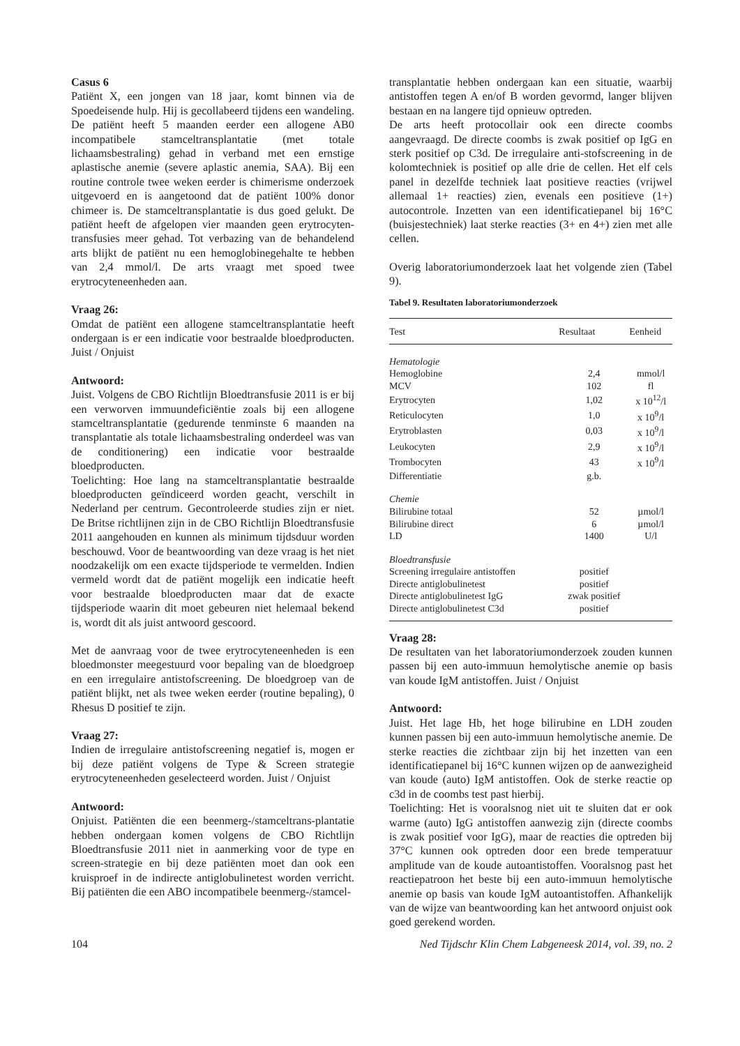Casus 6
Patiënt X, een jongen van 18 jaar, komt binnen via de Spoedeisende hulp. Hij is gecollabeerd tijdens een wandeling. De patiënt heeft 5 maanden eerder een allogene AB0 incompatibele stamceltransplantatie (met totale lichaamsbestraling) gehad in verband met een ernstige aplastische anemie (severe aplastic anemia, SAA). Bij een routine controle twee weken eerder is chimerisme onderzoek uitgevoerd en is aangetoond dat de patiënt 100% donor chimeer is. De stamceltransplantatie is dus goed gelukt. De patiënt heeft de afgelopen vier maanden geen erytrocyten-transfusies meer gehad. Tot verbazing van de behandelend arts blijkt de patiënt nu een hemoglobinegehalte te hebben van 2,4 mmol/l. De arts vraagt met spoed twee erytrocyteneenheden aan.
Vraag 26:
Omdat de patiënt een allogene stamceltransplantatie heeft ondergaan is er een indicatie voor bestraalde bloedproducten. Juist / Onjuist
Antwoord:
Juist. Volgens de CBO Richtlijn Bloedtransfusie 2011 is er bij een verworven immuundeficiëntie zoals bij een allogene stamceltransplantatie (gedurende tenminste 6 maanden na transplantatie als totale lichaamsbestraling onderdeel was van de conditionering) een indicatie voor bestraalde bloedproducten.
Toelichting: Hoe lang na stamceltransplantatie bestraalde bloedproducten geïndiceerd worden geacht, verschilt in Nederland per centrum. Gecontroleerde studies zijn er niet. De Britse richtlijnen zijn in de CBO Richtlijn Bloedtransfusie 2011 aangehouden en kunnen als minimum tijdsduur worden beschouwd. Voor de beantwoording van deze vraag is het niet noodzakelijk om een exacte tijdsperiode te vermelden. Indien vermeld wordt dat de patiënt mogelijk een indicatie heeft voor bestraalde bloedproducten maar dat de exacte tijdsperiode waarin dit moet gebeuren niet helemaal bekend is, wordt dit als juist antwoord gescoord.
Met de aanvraag voor de twee erytrocyteneenheden is een bloedmonster meegestuurd voor bepaling van de bloedgroep en een irregulaire antistofscreening. De bloedgroep van de patiënt blijkt, net als twee weken eerder (routine bepaling), 0 Rhesus D positief te zijn.
Vraag 27:
Indien de irregulaire antistofscreening negatief is, mogen er bij deze patiënt volgens de Type & Screen strategie erytrocyteneenheden geselecteerd worden. Juist / Onjuist
Antwoord:
Onjuist. Patiënten die een beenmerg-/stamceltrans-plantatie hebben ondergaan komen volgens de CBO Richtlijn Bloedtransfusie 2011 niet in aanmerking voor de type en screen-strategie en bij deze patiënten moet dan ook een kruisproef in de indirecte antiglobulinetest worden verricht. Bij patiënten die een ABO incompatibele beenmerg-/stamcel-
transplantatie hebben ondergaan kan een situatie, waarbij antistoffen tegen A en/of B worden gevormd, langer blijven bestaan en na langere tijd opnieuw optreden.
De arts heeft protocollair ook een directe coombs aangevraagd. De directe coombs is zwak positief op IgG en sterk positief op C3d. De irregulaire anti-stofscreening in de kolomtechniek is positief op alle drie de cellen. Het elf cels panel in dezelfde techniek laat positieve reacties (vrijwel allemaal 1+ reacties) zien, evenals een positieve (1+) autocontrole. Inzetten van een identificatiepanel bij 16°C (buisjestechniek) laat sterke reacties (3+ en 4+) zien met alle cellen.
Overig laboratoriumonderzoek laat het volgende zien (Tabel 9).
Tabel 9. Resultaten laboratoriumonderzoek
| Test | Resultaat | Eenheid |
| --- | --- | --- |
| Hematologie | | |
| Hemoglobine | 2,4 | mmol/l |
| MCV | 102 | fl |
| Erytrocyten | 1,02 | x 10<sup>12</sup>/l |
| Reticulocyten | 1,0 | x 10<sup>9</sup>/l |
| Erytroblasten | 0,03 | x 10<sup>9</sup>/l |
| Leukocyten | 2,9 | x 10<sup>9</sup>/l |
| Trombocyten | 43 | x 10<sup>9</sup>/l |
| Differentiatie | g.b. | |
| Chemie | | |
| Bilirubine totaal | 52 | µmol/l |
| Bilirubine direct | 6 | µmol/l |
| LD | 1400 | U/l |
| Bloedtransfusie | | |
| Screening irregulaire antistoffen | positief | |
| Directe antiglobulinetest | positief | |
| Directe antiglobulinetest IgG | zwak positief | |
| Directe antiglobulinetest C3d | positief | |
Vraag 28:
De resultaten van het laboratoriumonderzoek zouden kunnen passen bij een auto-immuun hemolytische anemie op basis van koude IgM antistoffen. Juist / Onjuist
Antwoord:
Juist. Het lage Hb, het hoge bilirubine en LDH zouden kunnen passen bij een auto-immuun hemolytische anemie. De sterke reacties die zichtbaar zijn bij het inzetten van een identificatiepanel bij 16°C kunnen wijzen op de aanwezigheid van koude (auto) IgM antistoffen. Ook de sterke reactie op c3d in de coombs test past hierbij.
Toelichting: Het is vooralsnog niet uit te sluiten dat er ook warme (auto) IgG antistoffen aanwezig zijn (directe coombs is zwak positief voor IgG), maar de reacties die optreden bij 37°C kunnen ook optreden door een brede temperatuur amplitude van de koude autoantistoffen. Vooralsnog past het reactiepatroon het beste bij een auto-immuun hemolytische anemie op basis van koude IgM autoantistoffen. Afhankelijk van de wijze van beantwoording kan het antwoord onjuist ook goed gerekend worden.
104 Ned Tijdschr Klin Chem Labgeneesk 2014, vol. 39, no. 2